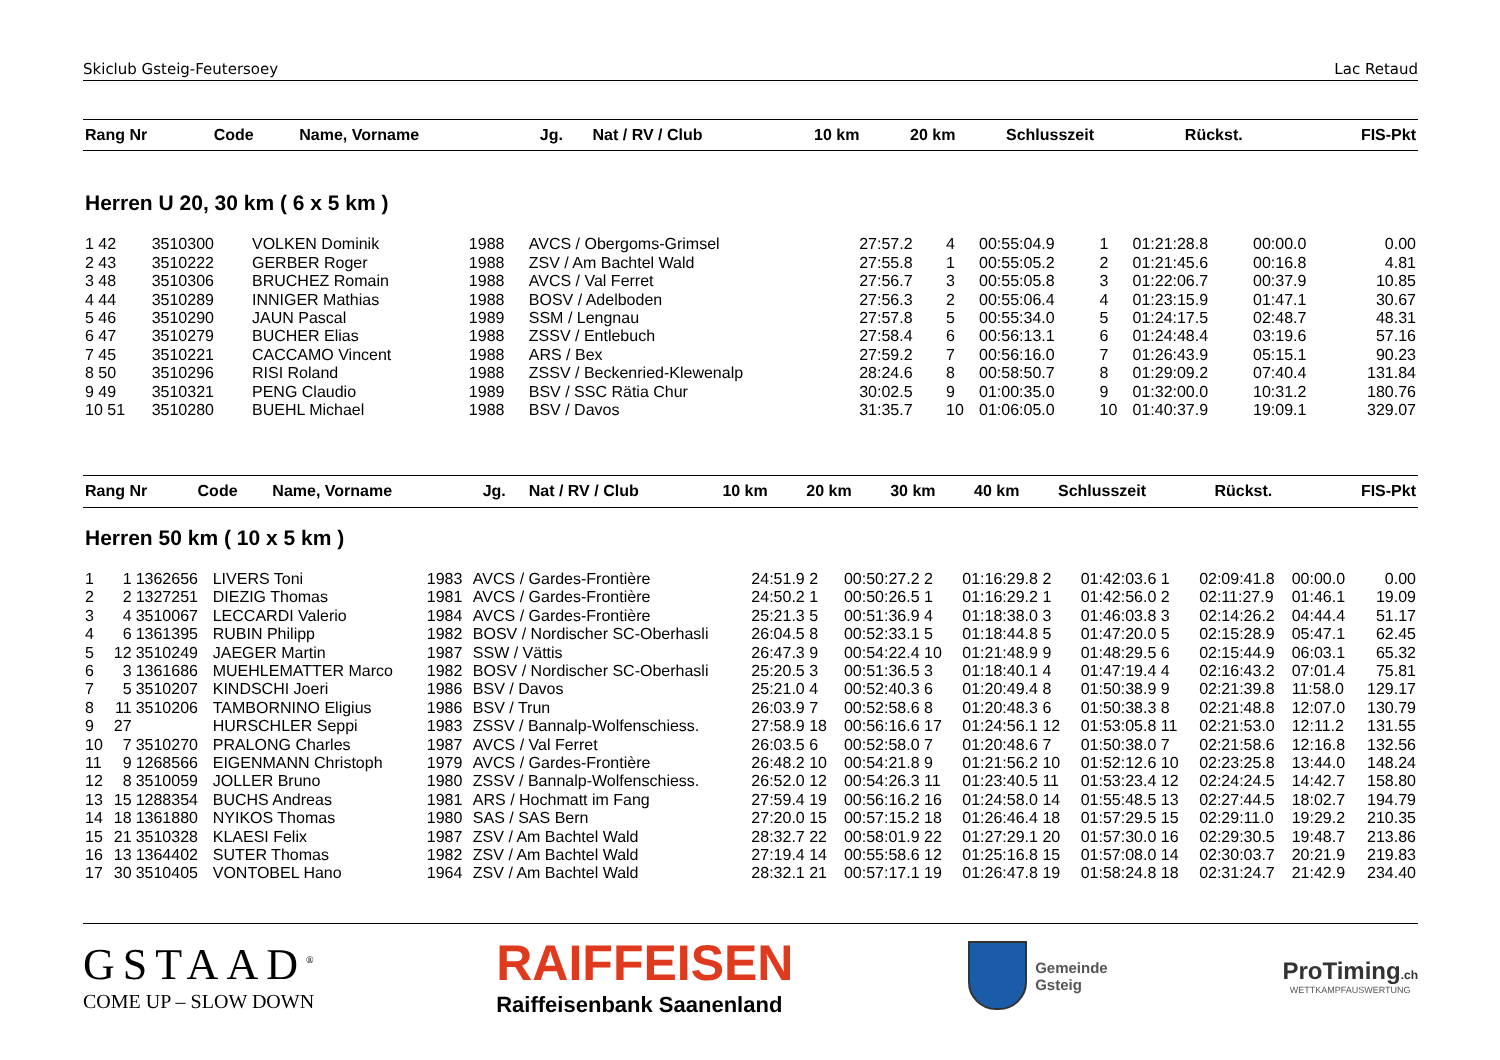Skiclub Gsteig-Feutersoey Lac Retaud
| Rang Nr | Code | Name, Vorname | Jg. | Nat / RV / Club | 10 km | 20 km | Schlusszeit | Rückst. | FIS-Pkt |
| --- | --- | --- | --- | --- | --- | --- | --- | --- | --- |
Herren U 20, 30 km ( 6 x 5 km )
| 1 42 | 3510300 | VOLKEN Dominik | 1988 | AVCS / Obergoms-Grimsel | 27:57.2 | 4 | 00:55:04.9 | 1 | 01:21:28.8 | 00:00.0 | 0.00 |
| 2 43 | 3510222 | GERBER Roger | 1988 | ZSV / Am Bachtel Wald | 27:55.8 | 1 | 00:55:05.2 | 2 | 01:21:45.6 | 00:16.8 | 4.81 |
| 3 48 | 3510306 | BRUCHEZ Romain | 1988 | AVCS / Val Ferret | 27:56.7 | 3 | 00:55:05.8 | 3 | 01:22:06.7 | 00:37.9 | 10.85 |
| 4 44 | 3510289 | INNIGER Mathias | 1988 | BOSV / Adelboden | 27:56.3 | 2 | 00:55:06.4 | 4 | 01:23:15.9 | 01:47.1 | 30.67 |
| 5 46 | 3510290 | JAUN Pascal | 1989 | SSM / Lengnau | 27:57.8 | 5 | 00:55:34.0 | 5 | 01:24:17.5 | 02:48.7 | 48.31 |
| 6 47 | 3510279 | BUCHER Elias | 1988 | ZSSV / Entlebuch | 27:58.4 | 6 | 00:56:13.1 | 6 | 01:24:48.4 | 03:19.6 | 57.16 |
| 7 45 | 3510221 | CACCAMO Vincent | 1988 | ARS / Bex | 27:59.2 | 7 | 00:56:16.0 | 7 | 01:26:43.9 | 05:15.1 | 90.23 |
| 8 50 | 3510296 | RISI Roland | 1988 | ZSSV / Beckenried-Klewenalp | 28:24.6 | 8 | 00:58:50.7 | 8 | 01:29:09.2 | 07:40.4 | 131.84 |
| 9 49 | 3510321 | PENG Claudio | 1989 | BSV / SSC Rätia Chur | 30:02.5 | 9 | 01:00:35.0 | 9 | 01:32:00.0 | 10:31.2 | 180.76 |
| 10 51 | 3510280 | BUEHL Michael | 1988 | BSV / Davos | 31:35.7 | 10 | 01:06:05.0 | 10 | 01:40:37.9 | 19:09.1 | 329.07 |
| Rang Nr | Code | Name, Vorname | Jg. | Nat / RV / Club | 10 km | 20 km | 30 km | 40 km | Schlusszeit | Rückst. | FIS-Pkt |
| --- | --- | --- | --- | --- | --- | --- | --- | --- | --- | --- | --- |
Herren 50 km ( 10 x 5 km )
| 1 | 1 | 1362656 | LIVERS Toni | 1983 | AVCS / Gardes-Frontière | 24:51.9 2 | 00:50:27.2 2 | 01:16:29.8 2 | 01:42:03.6 1 | 02:09:41.8 | 00:00.0 | 0.00 |
| 2 | 2 | 1327251 | DIEZIG Thomas | 1981 | AVCS / Gardes-Frontière | 24:50.2 1 | 00:50:26.5 1 | 01:16:29.2 1 | 01:42:56.0 2 | 02:11:27.9 | 01:46.1 | 19.09 |
| 3 | 4 | 3510067 | LECCARDI Valerio | 1984 | AVCS / Gardes-Frontière | 25:21.3 5 | 00:51:36.9 4 | 01:18:38.0 3 | 01:46:03.8 3 | 02:14:26.2 | 04:44.4 | 51.17 |
| 4 | 6 | 1361395 | RUBIN Philipp | 1982 | BOSV / Nordischer SC-Oberhasli | 26:04.5 8 | 00:52:33.1 5 | 01:18:44.8 5 | 01:47:20.0 5 | 02:15:28.9 | 05:47.1 | 62.45 |
| 5 | 12 | 3510249 | JAEGER Martin | 1987 | SSW / Vättis | 26:47.3 9 | 00:54:22.4 10 | 01:21:48.9 9 | 01:48:29.5 6 | 02:15:44.9 | 06:03.1 | 65.32 |
| 6 | 3 | 1361686 | MUEHLEMATTER Marco | 1982 | BOSV / Nordischer SC-Oberhasli | 25:20.5 3 | 00:51:36.5 3 | 01:18:40.1 4 | 01:47:19.4 4 | 02:16:43.2 | 07:01.4 | 75.81 |
| 7 | 5 | 3510207 | KINDSCHI Joeri | 1986 | BSV / Davos | 25:21.0 4 | 00:52:40.3 6 | 01:20:49.4 8 | 01:50:38.9 9 | 02:21:39.8 | 11:58.0 | 129.17 |
| 8 | 11 | 3510206 | TAMBORNINO Eligius | 1986 | BSV / Trun | 26:03.9 7 | 00:52:58.6 8 | 01:20:48.3 6 | 01:50:38.3 8 | 02:21:48.8 | 12:07.0 | 130.79 |
| 9 | 27 | | HURSCHLER Seppi | 1983 | ZSSV / Bannalp-Wolfenschiess. | 27:58.9 18 | 00:56:16.6 17 | 01:24:56.1 12 | 01:53:05.8 11 | 02:21:53.0 | 12:11.2 | 131.55 |
| 10 | 7 | 3510270 | PRALONG Charles | 1987 | AVCS / Val Ferret | 26:03.5 6 | 00:52:58.0 7 | 01:20:48.6 7 | 01:50:38.0 7 | 02:21:58.6 | 12:16.8 | 132.56 |
| 11 | 9 | 1268566 | EIGENMANN Christoph | 1979 | AVCS / Gardes-Frontière | 26:48.2 10 | 00:54:21.8 9 | 01:21:56.2 10 | 01:52:12.6 10 | 02:23:25.8 | 13:44.0 | 148.24 |
| 12 | 8 | 3510059 | JOLLER Bruno | 1980 | ZSSV / Bannalp-Wolfenschiess. | 26:52.0 12 | 00:54:26.3 11 | 01:23:40.5 11 | 01:53:23.4 12 | 02:24:24.5 | 14:42.7 | 158.80 |
| 13 | 15 | 1288354 | BUCHS Andreas | 1981 | ARS / Hochmatt im Fang | 27:59.4 19 | 00:56:16.2 16 | 01:24:58.0 14 | 01:55:48.5 13 | 02:27:44.5 | 18:02.7 | 194.79 |
| 14 | 18 | 1361880 | NYIKOS Thomas | 1980 | SAS / SAS Bern | 27:20.0 15 | 00:57:15.2 18 | 01:26:46.4 18 | 01:57:29.5 15 | 02:29:11.0 | 19:29.2 | 210.35 |
| 15 | 21 | 3510328 | KLAESI Felix | 1987 | ZSV / Am Bachtel Wald | 28:32.7 22 | 00:58:01.9 22 | 01:27:29.1 20 | 01:57:30.0 16 | 02:29:30.5 | 19:48.7 | 213.86 |
| 16 | 13 | 1364402 | SUTER Thomas | 1982 | ZSV / Am Bachtel Wald | 27:19.4 14 | 00:55:58.6 12 | 01:25:16.8 15 | 01:57:08.0 14 | 02:30:03.7 | 20:21.9 | 219.83 |
| 17 | 30 | 3510405 | VONTOBEL Hano | 1964 | ZSV / Am Bachtel Wald | 28:32.1 21 | 00:57:17.1 19 | 01:26:47.8 19 | 01:58:24.8 18 | 02:31:24.7 | 21:42.9 | 234.40 |
GSTAAD<sup>®</sup>
COME UP – SLOW DOWN
RAIFFEISEN
Raiffeisenbank Saanenland
Gemeinde
Gsteig
ProTiming.ch
WETTKAMPFAUSWERTUNG